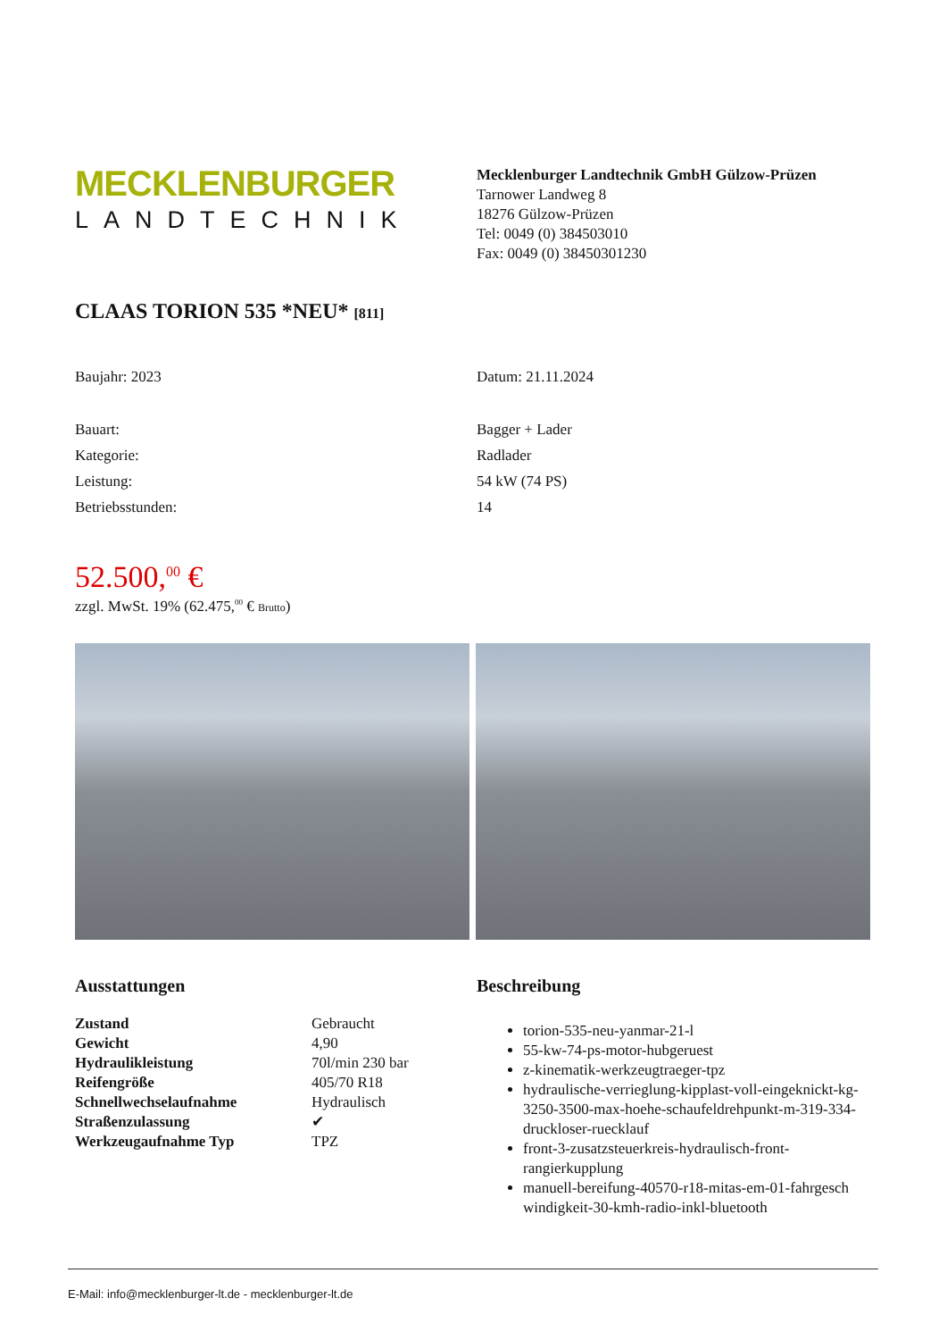MECKLENBURGER
LANDTECHNIK
Mecklenburger Landtechnik GmbH Gülzow-Prüzen
Tarnower Landweg 8
18276 Gülzow-Prüzen
Tel: 0049 (0) 384503010
Fax: 0049 (0) 38450301230
CLAAS TORION 535 *NEU* [811]
Baujahr: 2023 Datum: 21.11.2024
Bauart:
Kategorie:
Leistung:
Betriebsstunden:
Bagger + Lader
Radlader
54 kW (74 PS)
14
52.500,<sup>00</sup> €
zzgl. MwSt. 19% (62.475,<sup>00</sup> € Brutto)
Ausstattungen
| Zustand | Gebraucht |
| Gewicht | 4,90 |
| Hydraulikleistung | 70l/min 230 bar |
| Reifengröße | 405/70 R18 |
| Schnellwechselaufnahme | Hydraulisch |
| Straßenzulassung | ✔ |
| Werkzeugaufnahme Typ | TPZ |
Beschreibung
torion-535-neu-yanmar-21-l
55-kw-74-ps-motor-hubgeruest
z-kinematik-werkzeugtraeger-tpz
hydraulische-verrieglung-kipplast-voll-eingeknickt-kg-3250-3500-max-hoehe-schaufeldrehpunkt-m-319-334-druckloser-ruecklauf
front-3-zusatzsteuerkreis-hydraulisch-front-rangierkupplung
manuell-bereifung-40570-r18-mitas-em-01-fahrgesch windigkeit-30-kmh-radio-inkl-bluetooth
E-Mail: info@mecklenburger-lt.de - mecklenburger-lt.de